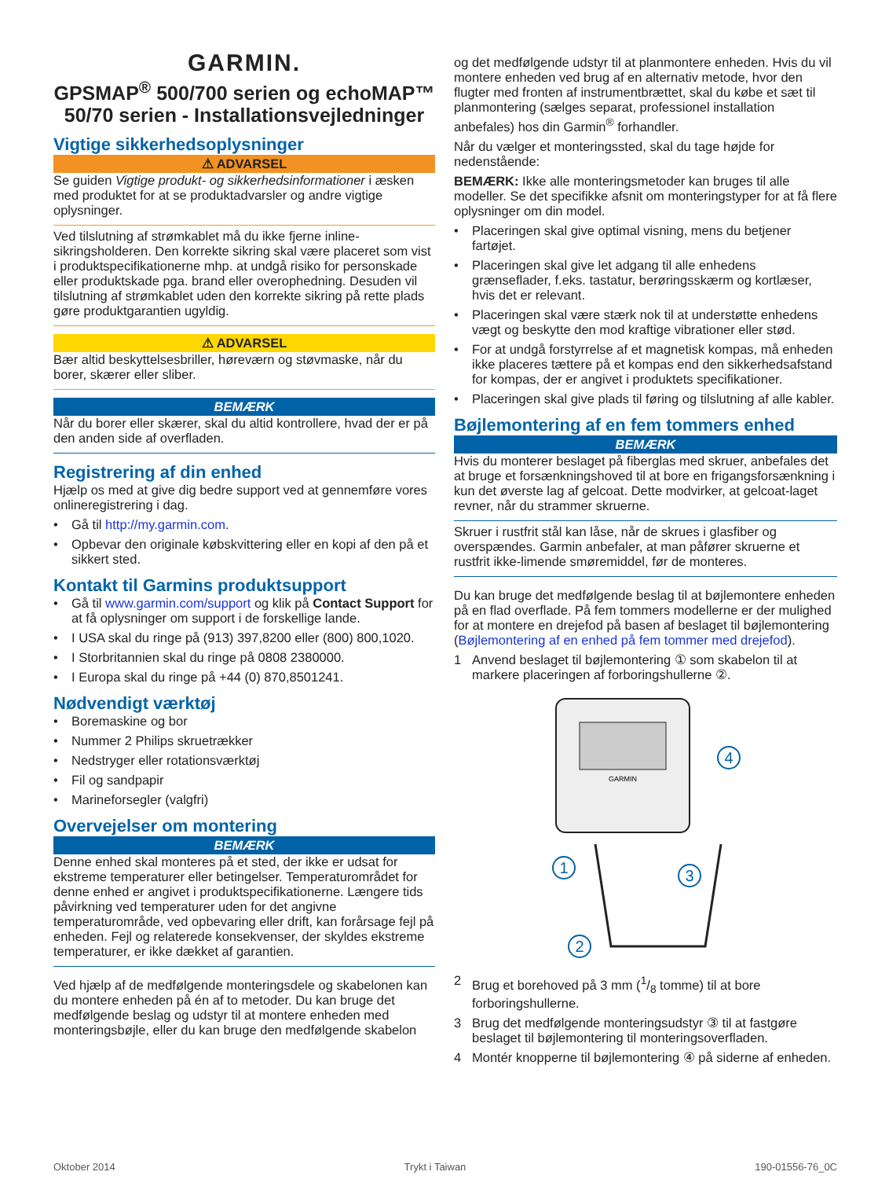GARMIN.
GPSMAP<sup>®</sup> 500/700 serien og echoMAP™ 50/70 serien - Installationsvejledninger
Vigtige sikkerhedsoplysninger
⚠ ADVARSEL
Se guiden Vigtige produkt- og sikkerhedsinformationer i æsken med produktet for at se produktadvarsler og andre vigtige oplysninger.
Ved tilslutning af strømkablet må du ikke fjerne inline-sikringsholderen. Den korrekte sikring skal være placeret som vist i produktspecifikationerne mhp. at undgå risiko for personskade eller produktskade pga. brand eller overophedning. Desuden vil tilslutning af strømkablet uden den korrekte sikring på rette plads gøre produktgarantien ugyldig.
⚠ ADVARSEL
Bær altid beskyttelsesbriller, høreværn og støvmaske, når du borer, skærer eller sliber.
BEMÆRK
Når du borer eller skærer, skal du altid kontrollere, hvad der er på den anden side af overfladen.
Registrering af din enhed
Hjælp os med at give dig bedre support ved at gennemføre vores onlineregistrering i dag.
• Gå til http://my.garmin.com.
• Opbevar den originale købskvittering eller en kopi af den på et sikkert sted.
Kontakt til Garmins produktsupport
• Gå til www.garmin.com/support og klik på Contact Support for at få oplysninger om support i de forskellige lande.
• I USA skal du ringe på (913) 397,8200 eller (800) 800,1020.
• I Storbritannien skal du ringe på 0808 2380000.
• I Europa skal du ringe på +44 (0) 870,8501241.
Nødvendigt værktøj
• Boremaskine og bor
• Nummer 2 Philips skruetrækker
• Nedstryger eller rotationsværktøj
• Fil og sandpapir
• Marineforsegler (valgfri)
Overvejelser om montering
BEMÆRK
Denne enhed skal monteres på et sted, der ikke er udsat for ekstreme temperaturer eller betingelser. Temperaturområdet for denne enhed er angivet i produktspecifikationerne. Længere tids påvirkning ved temperaturer uden for det angivne temperaturområde, ved opbevaring eller drift, kan forårsage fejl på enheden. Fejl og relaterede konsekvenser, der skyldes ekstreme temperaturer, er ikke dækket af garantien.
Ved hjælp af de medfølgende monteringsdele og skabelonen kan du montere enheden på én af to metoder. Du kan bruge det medfølgende beslag og udstyr til at montere enheden med monteringsbøjle, eller du kan bruge den medfølgende skabelon
og det medfølgende udstyr til at planmontere enheden. Hvis du vil montere enheden ved brug af en alternativ metode, hvor den flugter med fronten af instrumentbrættet, skal du købe et sæt til planmontering (sælges separat, professionel installation anbefales) hos din Garmin<sup>®</sup> forhandler.
Når du vælger et monteringssted, skal du tage højde for nedenstående:
BEMÆRK: Ikke alle monteringsmetoder kan bruges til alle modeller. Se det specifikke afsnit om monteringstyper for at få flere oplysninger om din model.
• Placeringen skal give optimal visning, mens du betjener fartøjet.
• Placeringen skal give let adgang til alle enhedens grænseflader, f.eks. tastatur, berøringsskærm og kortlæser, hvis det er relevant.
• Placeringen skal være stærk nok til at understøtte enhedens vægt og beskytte den mod kraftige vibrationer eller stød.
• For at undgå forstyrrelse af et magnetisk kompas, må enheden ikke placeres tættere på et kompas end den sikkerhedsafstand for kompas, der er angivet i produktets specifikationer.
• Placeringen skal give plads til føring og tilslutning af alle kabler.
Bøjlemontering af en fem tommers enhed
BEMÆRK
Hvis du monterer beslaget på fiberglas med skruer, anbefales det at bruge et forsænkningshoved til at bore en frigangsforsænkning i kun det øverste lag af gelcoat. Dette modvirker, at gelcoat-laget revner, når du strammer skruerne.
Skruer i rustfrit stål kan låse, når de skrues i glasfiber og overspændes. Garmin anbefaler, at man påfører skruerne et rustfrit ikke-limende smøremiddel, før de monteres.
Du kan bruge det medfølgende beslag til at bøjlemontere enheden på en flad overflade. På fem tommers modellerne er der mulighed for at montere en drejefod på basen af beslaget til bøjlemontering (Bøjlemontering af en enhed på fem tommer med drejefod).
1 Anvend beslaget til bøjlemontering ① som skabelon til at markere placeringen af forboringshullerne ②.
GARMIN
1
2
3
4
2 Brug et borehoved på 3 mm (1/8 tomme) til at bore forboringshullerne.
3 Brug det medfølgende monteringsudstyr ③ til at fastgøre beslaget til bøjlemontering til monteringsoverfladen.
4 Montér knopperne til bøjlemontering ④ på siderne af enheden.
Oktober 2014 Trykt i Taiwan 190-01556-76_0C